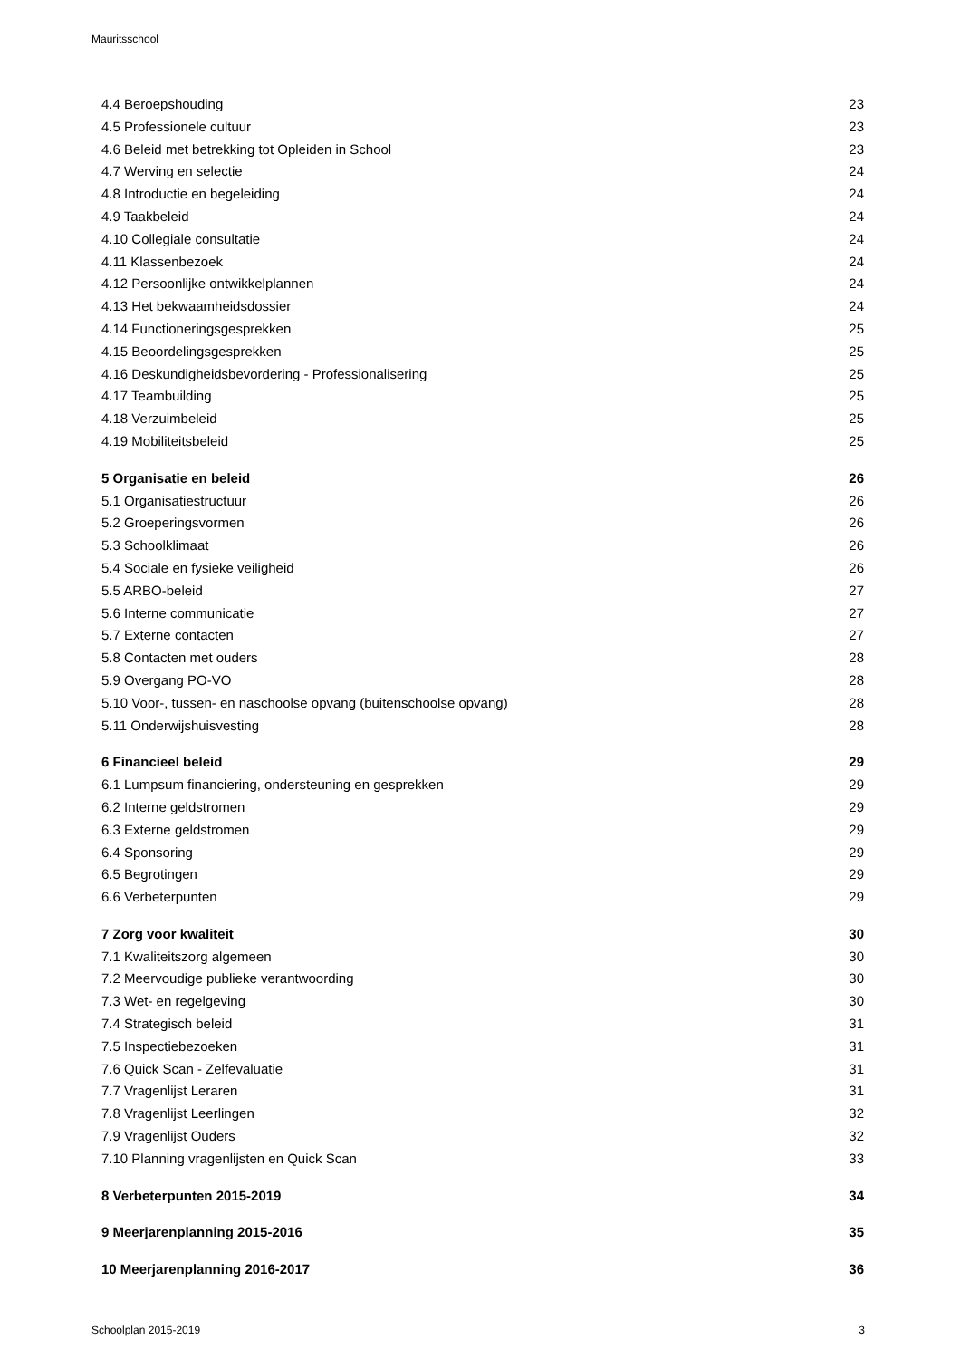Mauritsschool
4.4 Beroepshouding 23
4.5 Professionele cultuur 23
4.6 Beleid met betrekking tot Opleiden in School 23
4.7 Werving en selectie 24
4.8 Introductie en begeleiding 24
4.9 Taakbeleid 24
4.10 Collegiale consultatie 24
4.11 Klassenbezoek 24
4.12 Persoonlijke ontwikkelplannen 24
4.13 Het bekwaamheidsdossier 24
4.14 Functioneringsgesprekken 25
4.15 Beoordelingsgesprekken 25
4.16 Deskundigheidsbevordering - Professionalisering 25
4.17 Teambuilding 25
4.18 Verzuimbeleid 25
4.19 Mobiliteitsbeleid 25
5 Organisatie en beleid 26
5.1 Organisatiestructuur 26
5.2 Groeperingsvormen 26
5.3 Schoolklimaat 26
5.4 Sociale en fysieke veiligheid 26
5.5 ARBO-beleid 27
5.6 Interne communicatie 27
5.7 Externe contacten 27
5.8 Contacten met ouders 28
5.9 Overgang PO-VO 28
5.10 Voor-, tussen- en naschoolse opvang (buitenschoolse opvang) 28
5.11 Onderwijshuisvesting 28
6 Financieel beleid 29
6.1 Lumpsum financiering, ondersteuning en gesprekken 29
6.2 Interne geldstromen 29
6.3 Externe geldstromen 29
6.4 Sponsoring 29
6.5 Begrotingen 29
6.6 Verbeterpunten 29
7 Zorg voor kwaliteit 30
7.1 Kwaliteitszorg algemeen 30
7.2 Meervoudige publieke verantwoording 30
7.3 Wet- en regelgeving 30
7.4 Strategisch beleid 31
7.5 Inspectiebezoeken 31
7.6 Quick Scan - Zelfevaluatie 31
7.7 Vragenlijst Leraren 31
7.8 Vragenlijst Leerlingen 32
7.9 Vragenlijst Ouders 32
7.10 Planning vragenlijsten en Quick Scan 33
8 Verbeterpunten 2015-2019 34
9 Meerjarenplanning 2015-2016 35
10 Meerjarenplanning 2016-2017 36
Schoolplan 2015-2019 3